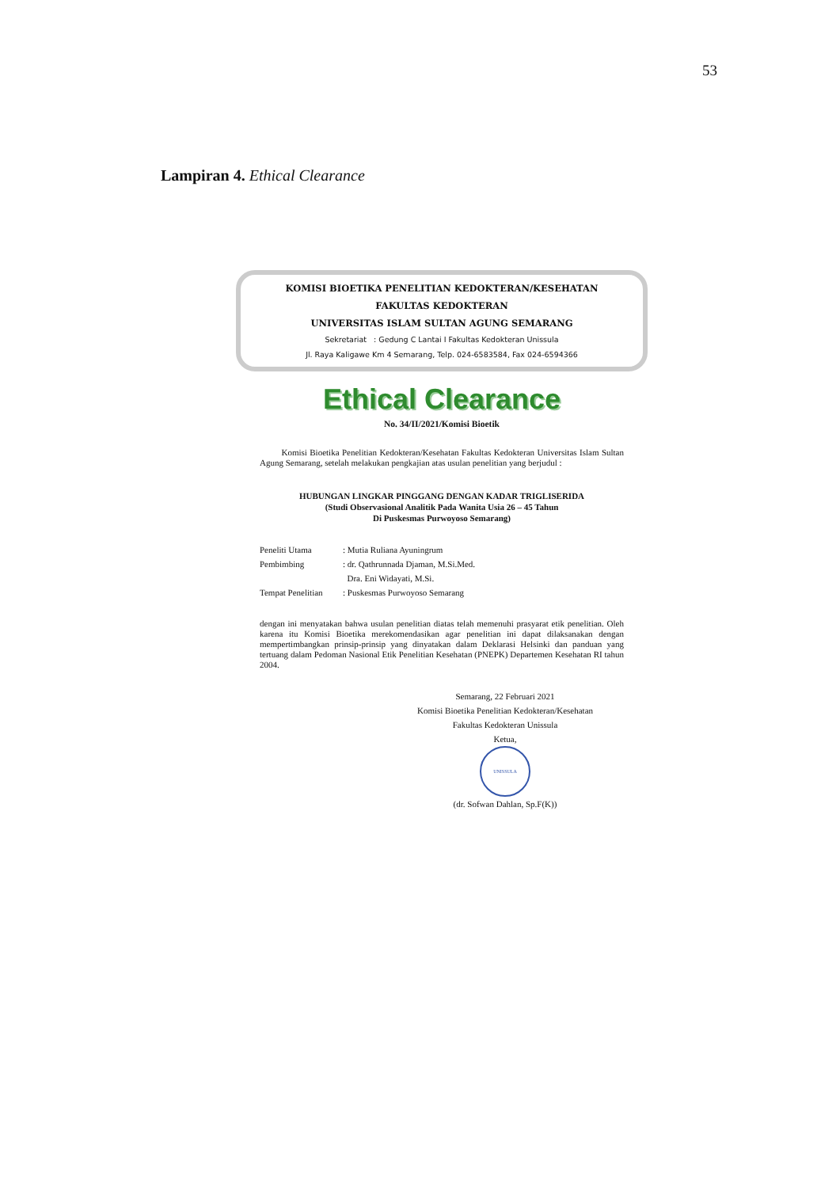53
Lampiran 4. Ethical Clearance
KOMISI BIOETIKA PENELITIAN KEDOKTERAN/KESEHATAN
FAKULTAS KEDOKTERAN
UNIVERSITAS ISLAM SULTAN AGUNG SEMARANG
Sekretariat : Gedung C Lantai I Fakultas Kedokteran Unissula
Jl. Raya Kaligawe Km 4 Semarang, Telp. 024-6583584, Fax 024-6594366
Ethical Clearance
No. 34/II/2021/Komisi Bioetik
Komisi Bioetika Penelitian Kedokteran/Kesehatan Fakultas Kedokteran Universitas Islam Sultan Agung Semarang, setelah melakukan pengkajian atas usulan penelitian yang berjudul :
HUBUNGAN LINGKAR PINGGANG DENGAN KADAR TRIGLISERIDA
(Studi Observasional Analitik Pada Wanita Usia 26 – 45 Tahun
Di Puskesmas Purwoyoso Semarang)
| Peneliti Utama | : Mutia Ruliana Ayuningrum |
| Pembimbing | : dr. Qathrunnada Djaman, M.Si.Med. |
| | Dra. Eni Widayati, M.Si. |
| Tempat Penelitian | : Puskesmas Purwoyoso Semarang |
dengan ini menyatakan bahwa usulan penelitian diatas telah memenuhi prasyarat etik penelitian. Oleh karena itu Komisi Bioetika merekomendasikan agar penelitian ini dapat dilaksanakan dengan mempertimbangkan prinsip-prinsip yang dinyatakan dalam Deklarasi Helsinki dan panduan yang tertuang dalam Pedoman Nasional Etik Penelitian Kesehatan (PNEPK) Departemen Kesehatan RI tahun 2004.
Semarang, 22 Februari 2021
Komisi Bioetika Penelitian Kedokteran/Kesehatan
Fakultas Kedokteran Unissula
Ketua,
UNISSULA
(dr. Sofwan Dahlan, Sp.F(K))